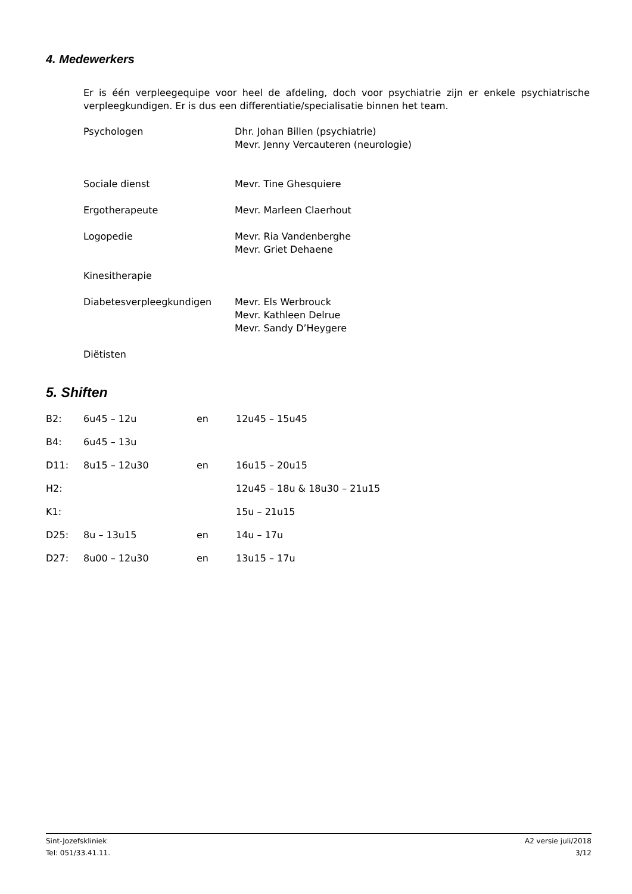4. Medewerkers
Er is één verpleegequipe voor heel de afdeling, doch voor psychiatrie zijn er enkele psychiatrische verpleegkundigen. Er is dus een differentiatie/specialisatie binnen het team.
| Psychologen | Dhr. Johan Billen (psychiatrie) Mevr. Jenny Vercauteren (neurologie) |
| Sociale dienst | Mevr. Tine Ghesquiere |
| Ergotherapeute | Mevr. Marleen Claerhout |
| Logopedie | Mevr. Ria Vandenberghe Mevr. Griet Dehaene |
| Kinesitherapie | |
| Diabetesverpleegkundigen | Mevr. Els Werbrouck Mevr. Kathleen Delrue Mevr. Sandy D’Heygere |
| Diëtisten | |
5. Shiften
| B2: | 6u45 – 12u | en | 12u45 – 15u45 |
| B4: | 6u45 – 13u | | |
| D11: | 8u15 – 12u30 | en | 16u15 – 20u15 |
| H2: | | | 12u45 – 18u & 18u30 – 21u15 |
| K1: | | | 15u – 21u15 |
| D25: | 8u – 13u15 | en | 14u – 17u |
| D27: | 8u00 – 12u30 | en | 13u15 – 17u |
Sint-Jozefskliniek
Tel: 051/33.41.11.
A2 versie juli/2018
3/12